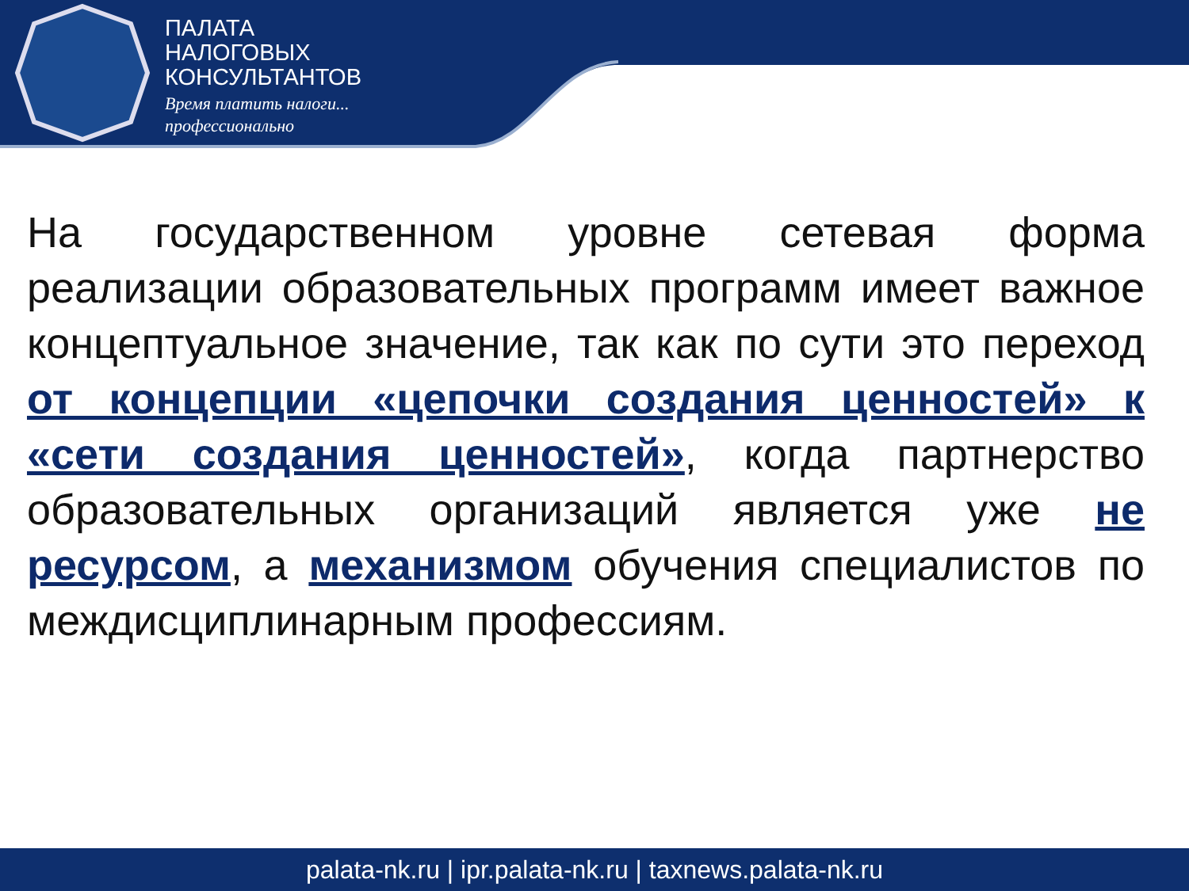ПАЛАТА
НАЛОГОВЫХ
КОНСУЛЬТАНТОВ
Время платить налоги...
профессионально
На государственном уровне сетевая форма реализации образовательных программ имеет важное концептуальное значение, так как по сути это переход от концепции «цепочки создания ценностей» к «сети создания ценностей», когда партнерство образовательных организаций является уже не ресурсом, а механизмом обучения специалистов по междисциплинарным профессиям.
palata-nk.ru | ipr.palata-nk.ru | taxnews.palata-nk.ru